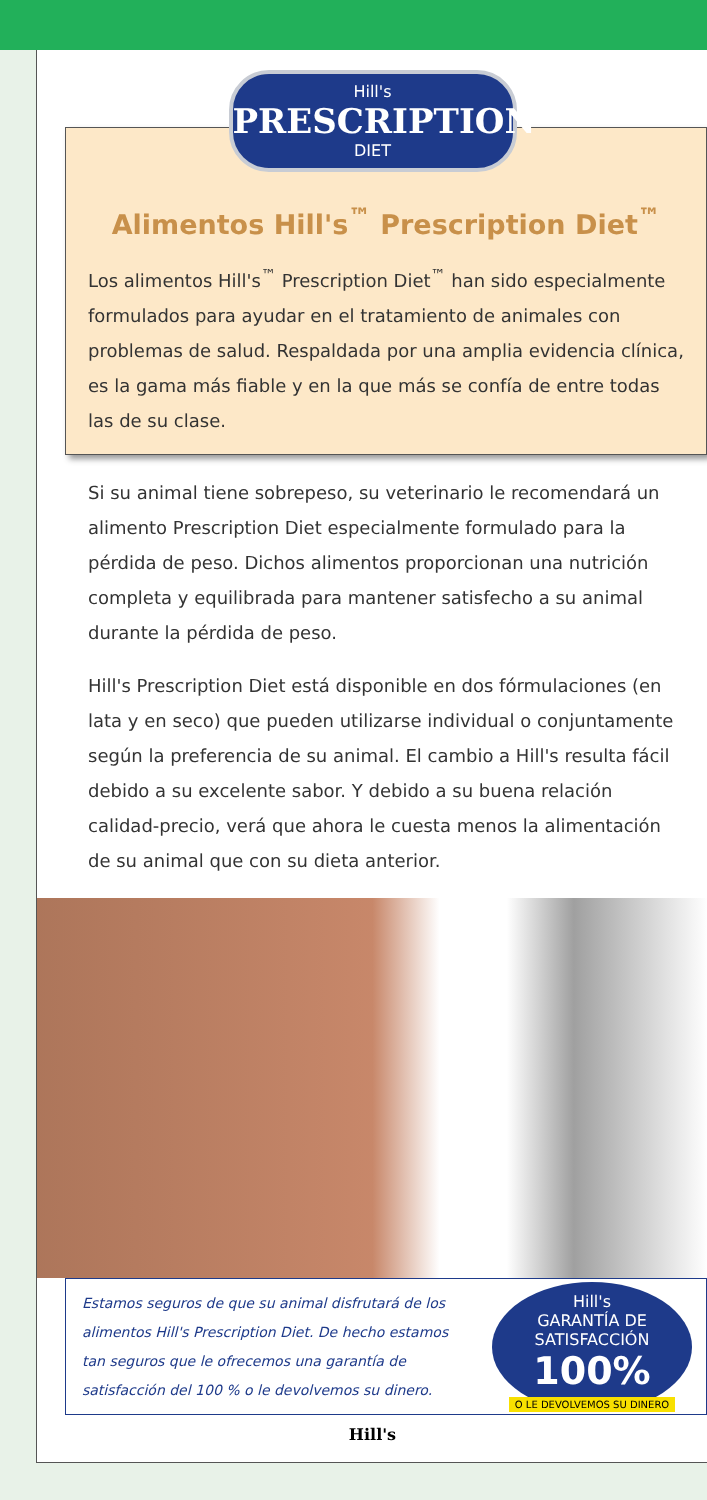Hill's
PRESCRIPTION
DIET
Alimentos Hill's<sup>™</sup> Prescription Diet<sup>™</sup>
Los alimentos Hill's<sup>™</sup> Prescription Diet<sup>™</sup> han sido especialmente formulados para ayudar en el tratamiento de animales con problemas de salud. Respaldada por una amplia evidencia clínica, es la gama más fiable y en la que más se confía de entre todas las de su clase.
Si su animal tiene sobrepeso, su veterinario le recomendará un alimento Prescription Diet especialmente formulado para la pérdida de peso. Dichos alimentos proporcionan una nutrición completa y equilibrada para mantener satisfecho a su animal durante la pérdida de peso.
Hill's Prescription Diet está disponible en dos fórmulaciones (en lata y en seco) que pueden utilizarse individual o conjuntamente según la preferencia de su animal. El cambio a Hill's resulta fácil debido a su excelente sabor. Y debido a su buena relación calidad-precio, verá que ahora le cuesta menos la alimentación de su animal que con su dieta anterior.
Estamos seguros de que su animal disfrutará de los alimentos Hill's Prescription Diet. De hecho estamos tan seguros que le ofrecemos una garantía de satisfacción del 100 % o le devolvemos su dinero.
Hill's
GARANTÍA DE SATISFACCIÓN
100%
O LE DEVOLVEMOS SU DINERO
Hill's